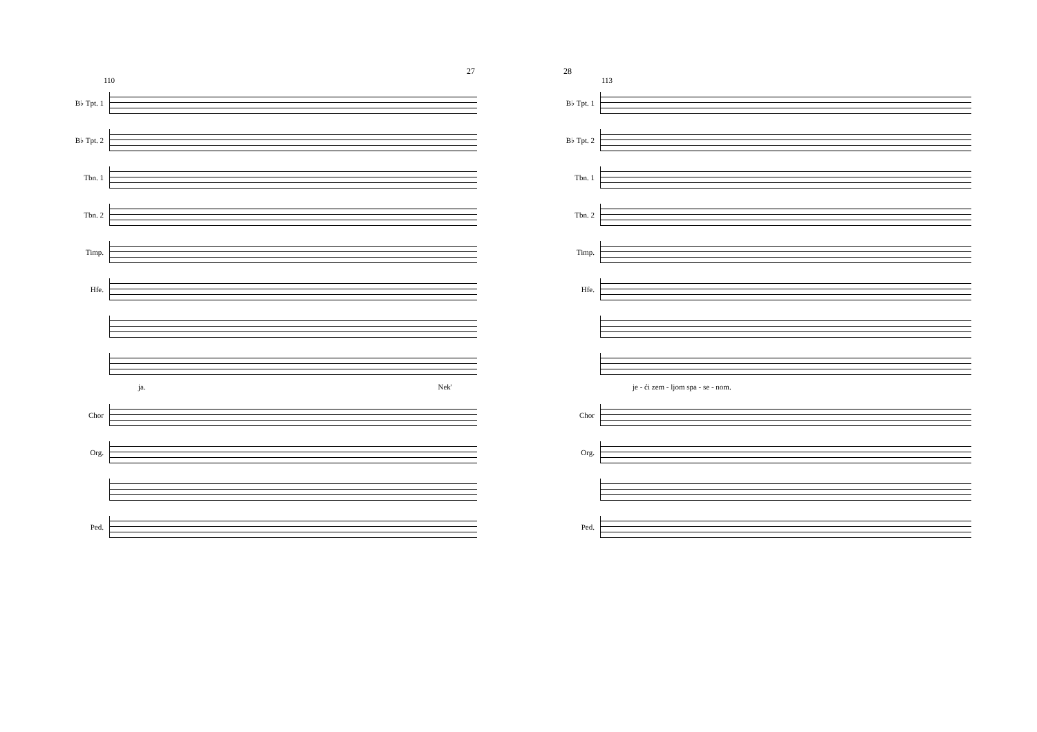27
110
B♭ Tpt. 1
B♭ Tpt. 2
Tbn. 1
Tbn. 2
Timp.
Hfe.
ja. Nek'
Chor
Org.
Ped.
28
113
B♭ Tpt. 1
B♭ Tpt. 2
Tbn. 1
Tbn. 2
Timp.
Hfe.
je - ći zem - ljom spa - se - nom.
Chor
Org.
Ped.